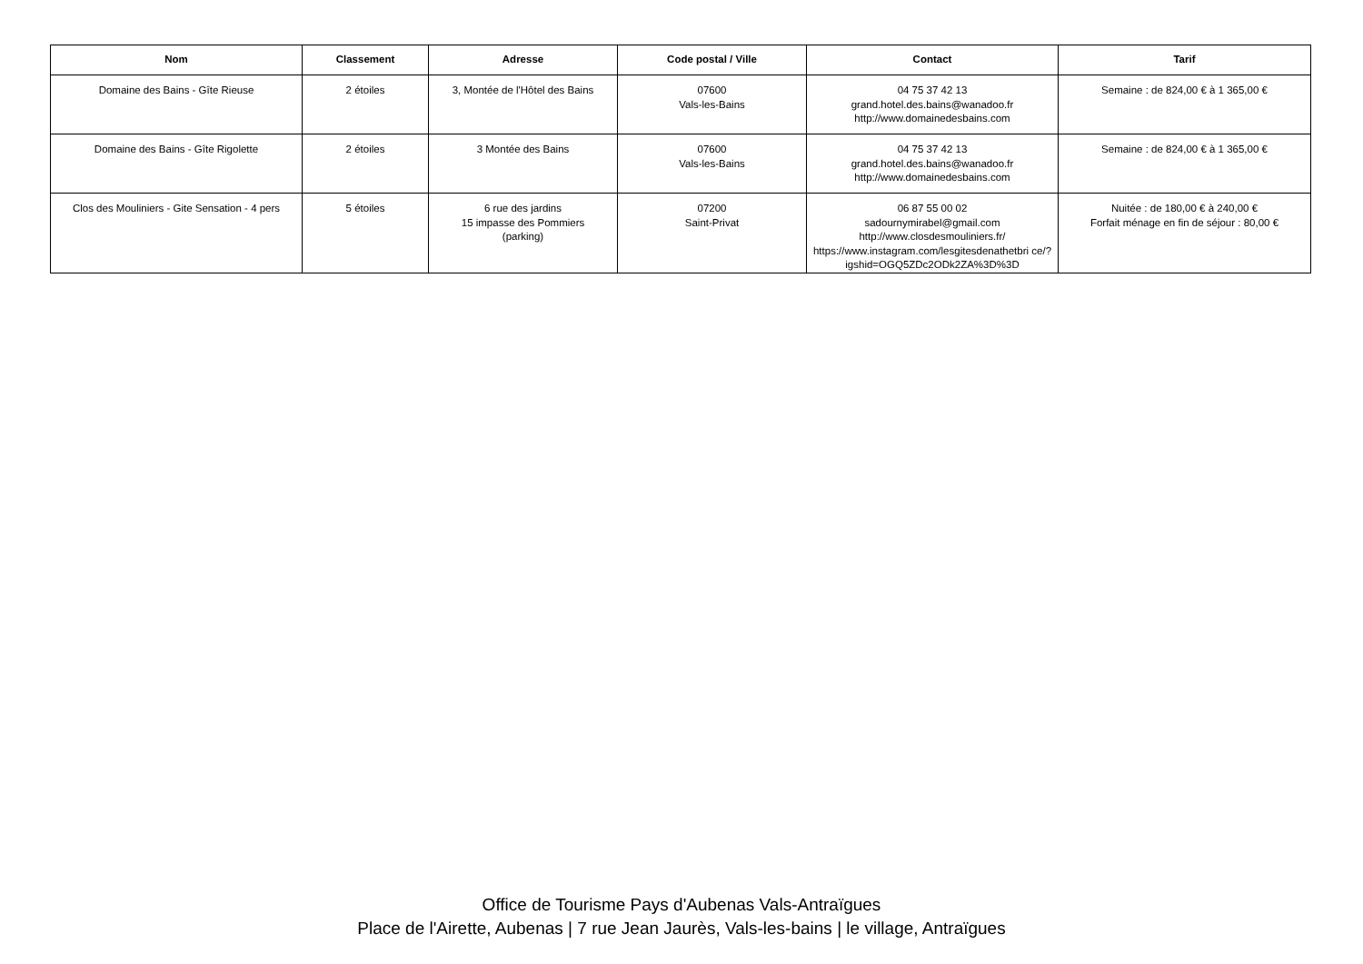| Nom | Classement | Adresse | Code postal / Ville | Contact | Tarif |
| --- | --- | --- | --- | --- | --- |
| Domaine des Bains - Gîte Rieuse | 2 étoiles | 3, Montée de l'Hôtel des Bains | 07600 Vals-les-Bains | 04 75 37 42 13 grand.hotel.des.bains@wanadoo.fr http://www.domainedesbains.com | Semaine : de 824,00 € à 1 365,00 € |
| Domaine des Bains - Gîte Rigolette | 2 étoiles | 3 Montée des Bains | 07600 Vals-les-Bains | 04 75 37 42 13 grand.hotel.des.bains@wanadoo.fr http://www.domainedesbains.com | Semaine : de 824,00 € à 1 365,00 € |
| Clos des Mouliniers - Gite Sensation - 4 pers | 5 étoiles | 6 rue des jardins 15 impasse des Pommiers (parking) | 07200 Saint-Privat | 06 87 55 00 02 sadournymirabel@gmail.com http://www.closdesmouliniers.fr/ https://www.instagram.com/lesgitesdenathetbri ce/?igshid=OGQ5ZDc2ODk2ZA%3D%3D | Nuitée : de 180,00 € à 240,00 € Forfait ménage en fin de séjour : 80,00 € |
Office de Tourisme Pays d'Aubenas Vals-Antraïgues
Place de l'Airette, Aubenas | 7 rue Jean Jaurès, Vals-les-bains | le village, Antraïgues